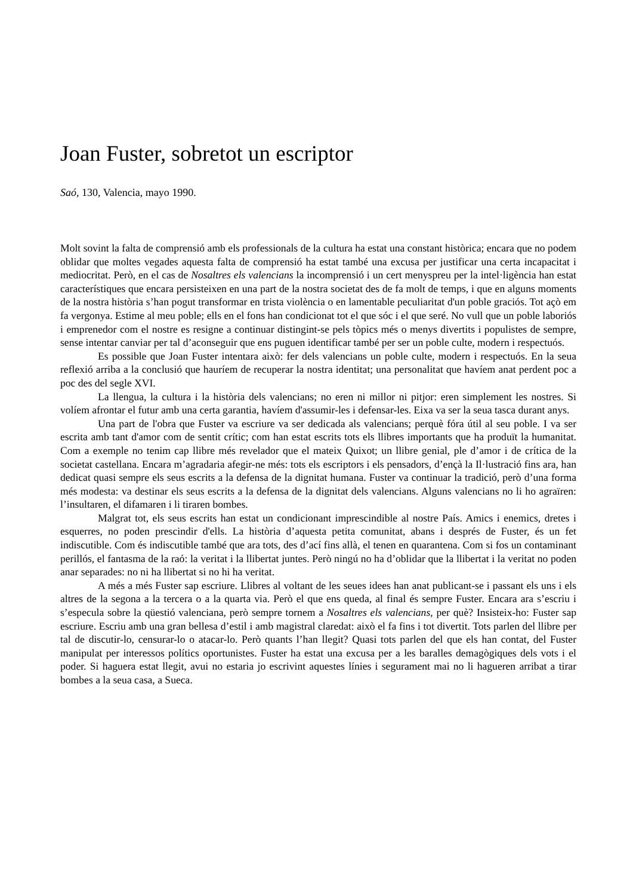Joan Fuster, sobretot un escriptor
Saó, 130, Valencia, mayo 1990.
Molt sovint la falta de comprensió amb els professionals de la cultura ha estat una constant històrica; encara que no podem oblidar que moltes vegades aquesta falta de comprensió ha estat també una excusa per justificar una certa incapacitat i mediocritat. Però, en el cas de Nosaltres els valencians la incomprensió i un cert menyspreu per la intel·ligència han estat característiques que encara persisteixen en una part de la nostra societat des de fa molt de temps, i que en alguns moments de la nostra història s’han pogut transformar en trista violència o en lamentable peculiaritat d'un poble graciós. Tot açò em fa vergonya. Estime al meu poble; ells en el fons han condicionat tot el que sóc i el que seré. No vull que un poble laboriós i emprenedor com el nostre es resigne a continuar distingint-se pels tòpics més o menys divertits i populistes de sempre, sense intentar canviar per tal d’aconseguir que ens puguen identificar també per ser un poble culte, modern i respectuós.
Es possible que Joan Fuster intentara això: fer dels valencians un poble culte, modern i respectuós. En la seua reflexió arriba a la conclusió que hauríem de recuperar la nostra identitat; una personalitat que havíem anat perdent poc a poc des del segle XVI.
La llengua, la cultura i la història dels valencians; no eren ni millor ni pitjor: eren simplement les nostres. Si volíem afrontar el futur amb una certa garantia, havíem d'assumir-les i defensar-les. Eixa va ser la seua tasca durant anys.
Una part de l'obra que Fuster va escriure va ser dedicada als valencians; perquè fóra útil al seu poble. I va ser escrita amb tant d'amor com de sentit crític; com han estat escrits tots els llibres importants que ha produït la humanitat. Com a exemple no tenim cap llibre més revelador que el mateix Quixot; un llibre genial, ple d’amor i de crítica de la societat castellana. Encara m’agradaria afegir-ne més: tots els escriptors i els pensadors, d’ençà la Il·lustració fins ara, han dedicat quasi sempre els seus escrits a la defensa de la dignitat humana. Fuster va continuar la tradició, però d’una forma més modesta: va destinar els seus escrits a la defensa de la dignitat dels valencians. Alguns valencians no li ho agraïren: l’insultaren, el difamaren i li tiraren bombes.
Malgrat tot, els seus escrits han estat un condicionant imprescindible al nostre País. Amics i enemics, dretes i esquerres, no poden prescindir d'ells. La història d’aquesta petita comunitat, abans i després de Fuster, és un fet indiscutible. Com és indiscutible també que ara tots, des d’ací fins allà, el tenen en quarantena. Com si fos un contaminant perillós, el fantasma de la raó: la veritat i la llibertat juntes. Però ningú no ha d’oblidar que la llibertat i la veritat no poden anar separades: no ni ha llibertat si no hi ha veritat.
A més a més Fuster sap escriure. Llibres al voltant de les seues idees han anat publicant-se i passant els uns i els altres de la segona a la tercera o a la quarta via. Però el que ens queda, al final és sempre Fuster. Encara ara s’escriu i s’especula sobre la qüestió valenciana, però sempre tornem a Nosaltres els valencians, per què? Insisteix-ho: Fuster sap escriure. Escriu amb una gran bellesa d’estil i amb magistral claredat: això el fa fins i tot divertit. Tots parlen del llibre per tal de discutir-lo, censurar-lo o atacar-lo. Però quants l’han llegit? Quasi tots parlen del que els han contat, del Fuster manipulat per interessos polítics oportunistes. Fuster ha estat una excusa per a les baralles demagògiques dels vots i el poder. Si haguera estat llegit, avui no estaria jo escrivint aquestes línies i segurament mai no li hagueren arribat a tirar bombes a la seua casa, a Sueca.